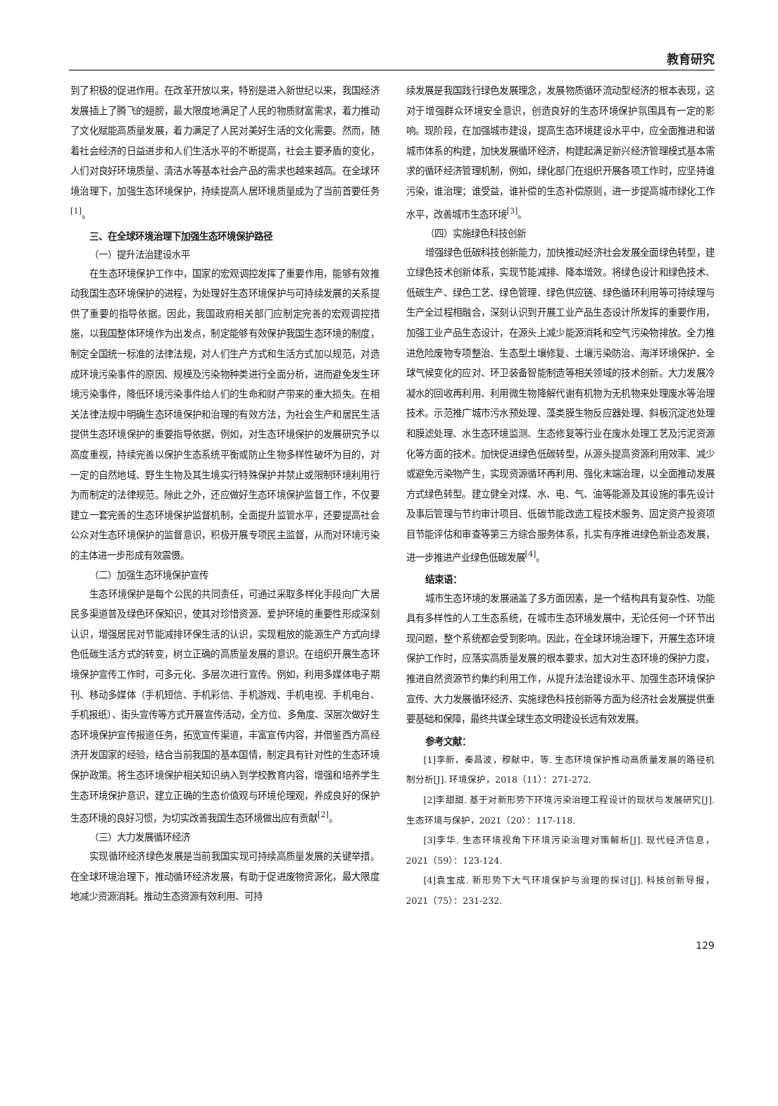教育研究
到了积极的促进作用。在改革开放以来，特别是进入新世纪以来，我国经济发展插上了腾飞的翅膀，最大限度地满足了人民的物质财富需求，着力推动了文化赋能高质量发展，着力满足了人民对美好生活的文化需要。然而，随着社会经济的日益进步和人们生活水平的不断提高，社会主要矛盾的变化，人们对良好环境质量、清洁水等基本社会产品的需求也越来越高。在全球环境治理下，加强生态环境保护，持续提高人居环境质量成为了当前首要任务<sup>[1]</sup>。
三、在全球环境治理下加强生态环境保护路径
（一）提升法治建设水平
在生态环境保护工作中，国家的宏观调控发挥了重要作用，能够有效推动我国生态环境保护的进程，为处理好生态环境保护与可持续发展的关系提供了重要的指导依据。因此，我国政府相关部门应制定完善的宏观调控措施，以我国整体环境作为出发点，制定能够有效保护我国生态环境的制度，制定全国统一标准的法律法规，对人们生产方式和生活方式加以规范，对造成环境污染事件的原因、规模及污染物种类进行全面分析，进而避免发生环境污染事件，降低环境污染事件给人们的生命和财产带来的重大损失。在相关法律法规中明确生态环境保护和治理的有效方法，为社会生产和居民生活提供生态环境保护的重要指导依据，例如，对生态环境保护的发展研究予以高度重视，持续完善以保护生态系统平衡或防止生物多样性破坏为目的，对一定的自然地域、野生生物及其生境实行特殊保护并禁止或限制环境利用行为而制定的法律规范。除此之外，还应做好生态环境保护监督工作，不仅要建立一套完善的生态环境保护监督机制，全面提升监管水平，还要提高社会公众对生态环境保护的监督意识，积极开展专项民主监督，从而对环境污染的主体进一步形成有效震慑。
（二）加强生态环境保护宣传
生态环境保护是每个公民的共同责任，可通过采取多样化手段向广大居民多渠道普及绿色环保知识，使其对珍惜资源、爱护环境的重要性形成深刻认识，增强居民对节能减排环保生活的认识，实现粗放的能源生产方式向绿色低碳生活方式的转变，树立正确的高质量发展的意识。在组织开展生态环境保护宣传工作时，可多元化、多层次进行宣传。例如，利用多媒体电子期刊、移动多媒体（手机短信、手机彩信、手机游戏、手机电视、手机电台、手机报纸）、街头宣传等方式开展宣传活动，全方位、多角度、深层次做好生态环境保护宣传报道任务，拓宽宣传渠道，丰富宣传内容，并借鉴西方高经济开发国家的经验，结合当前我国的基本国情，制定具有针对性的生态环境保护政策。将生态环境保护相关知识纳入到学校教育内容，增强和培养学生生态环境保护意识，建立正确的生态价值观与环境伦理观，养成良好的保护生态环境的良好习惯，为切实改善我国生态环境做出应有贡献<sup>[2]</sup>。
（三）大力发展循环经济
实现循环经济绿色发展是当前我国实现可持续高质量发展的关键举措。在全球环境治理下，推动循环经济发展，有助于促进废物资源化，最大限度地减少资源消耗。推动生态资源有效利用、可持
续发展是我国践行绿色发展理念，发展物质循环流动型经济的根本表现，这对于增强群众环境安全意识，创造良好的生态环境保护氛围具有一定的影响。现阶段，在加强城市建设，提高生态环境建设水平中，应全面推进和谐城市体系的构建，加快发展循环经济，构建起满足新兴经济管理模式基本需求的循环经济管理机制，例如，绿化部门在组织开展各项工作时，应坚持谁污染，谁治理；谁受益，谁补偿的生态补偿原则，进一步提高城市绿化工作水平，改善城市生态环境<sup>[3]</sup>。
（四）实施绿色科技创新
增强绿色低碳科技创新能力，加快推动经济社会发展全面绿色转型，建立绿色技术创新体系，实现节能减排、降本增效。将绿色设计和绿色技术、低碳生产、绿色工艺、绿色管理、绿色供应链、绿色循环利用等可持续理与生产全过程相融合，深刻认识到开展工业产品生态设计所发挥的重要作用，加强工业产品生态设计，在源头上减少能源消耗和空气污染物排放。全力推进危险废物专项整治、生态型土壤修复、土壤污染防治、海洋环境保护、全球气候变化的应对、环卫装备智能制造等相关领域的技术创新。大力发展冷凝水的回收再利用、利用微生物降解代谢有机物为无机物来处理废水等治理技术。示范推广城市污水预处理、藻类膜生物反应器处理、斜板沉淀池处理和膜滤处理、水生态环境监测、生态修复等行业在废水处理工艺及污泥资源化等方面的技术。加快促进绿色低碳转型，从源头提高资源利用效率、减少或避免污染物产生，实现资源循环再利用、强化末端治理，以全面推动发展方式绿色转型。建立健全对煤、水、电、气、油等能源及其设施的事先设计及事后管理与节约审计项目、低碳节能改造工程技术服务、固定资产投资项目节能评估和审查等第三方综合服务体系，扎实有序推进绿色新业态发展，进一步推进产业绿色低碳发展<sup>[4]</sup>。
结束语：
城市生态环境的发展涵盖了多方面因素，是一个结构具有复杂性、功能具有多样性的人工生态系统，在城市生态环境发展中，无论任何一个环节出现问题，整个系统都会受到影响。因此，在全球环境治理下，开展生态环境保护工作时，应落实高质量发展的根本要求，加大对生态环境的保护力度，推进自然资源节约集约利用工作，从提升法治建设水平、加强生态环境保护宣传、大力发展循环经济、实施绿色科技创新等方面为经济社会发展提供重要基础和保障，最终共谋全球生态文明建设长远有效发展。
参考文献：
[1]李新，秦昌波，穆献中，等. 生态环境保护推动高质量发展的路径机制分析[J]. 环境保护，2018（11）：271-272.
[2]李甜甜. 基于对新形势下环境污染治理工程设计的现状与发展研究[J]. 生态环境与保护，2021（20）：117-118.
[3]李华. 生态环境视角下环境污染治理对策解析[J]. 现代经济信息，2021（59）：123-124.
[4]袁宝成. 新形势下大气环境保护与治理的探讨[J]. 科技创新导报，2021（75）：231-232.
129